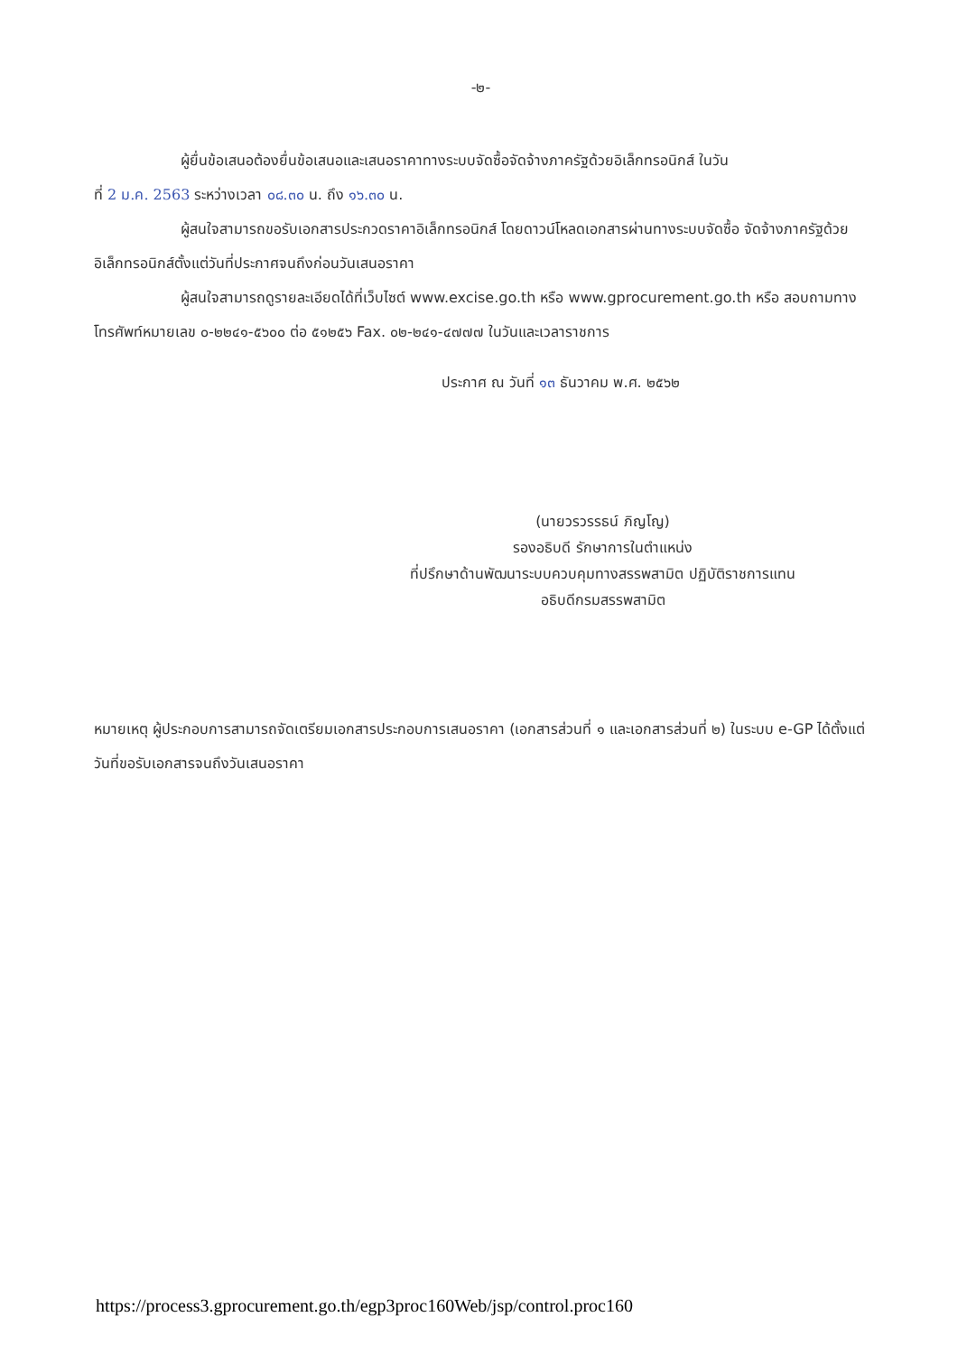-๒-
ผู้ยื่นข้อเสนอต้องยื่นข้อเสนอและเสนอราคาทางระบบจัดซื้อจัดจ้างภาครัฐด้วยอิเล็กทรอนิกส์ ในวัน
ที่ 2 ม.ค. 2563 ระหว่างเวลา ๐๘.๓๐ น. ถึง ๑๖.๓๐ น.
ผู้สนใจสามารถขอรับเอกสารประกวดราคาอิเล็กทรอนิกส์ โดยดาวน์โหลดเอกสารผ่านทางระบบจัดซื้อ จัดจ้างภาครัฐด้วยอิเล็กทรอนิกส์ตั้งแต่วันที่ประกาศจนถึงก่อนวันเสนอราคา
ผู้สนใจสามารถดูรายละเอียดได้ที่เว็บไซต์ www.excise.go.th หรือ www.gprocurement.go.th หรือ สอบถามทางโทรศัพท์หมายเลข ๐-๒๒๔๑-๕๖๐๐ ต่อ ๕๑๒๕๖ Fax. ๐๒-๒๔๑-๔๗๗๗ ในวันและเวลาราชการ
ประกาศ ณ วันที่ ๑๓ ธันวาคม พ.ศ. ๒๕๖๒
(นายวรวรรธน์ ภิญโญ)
รองอธิบดี รักษาการในตำแหน่ง
ที่ปรึกษาด้านพัฒนาระบบควบคุมทางสรรพสามิต ปฏิบัติราชการแทน
อธิบดีกรมสรรพสามิต
หมายเหตุ ผู้ประกอบการสามารถจัดเตรียมเอกสารประกอบการเสนอราคา (เอกสารส่วนที่ ๑ และเอกสารส่วนที่ ๒) ในระบบ e-GP ได้ตั้งแต่วันที่ขอรับเอกสารจนถึงวันเสนอราคา
https://process3.gprocurement.go.th/egp3proc160Web/jsp/control.proc160